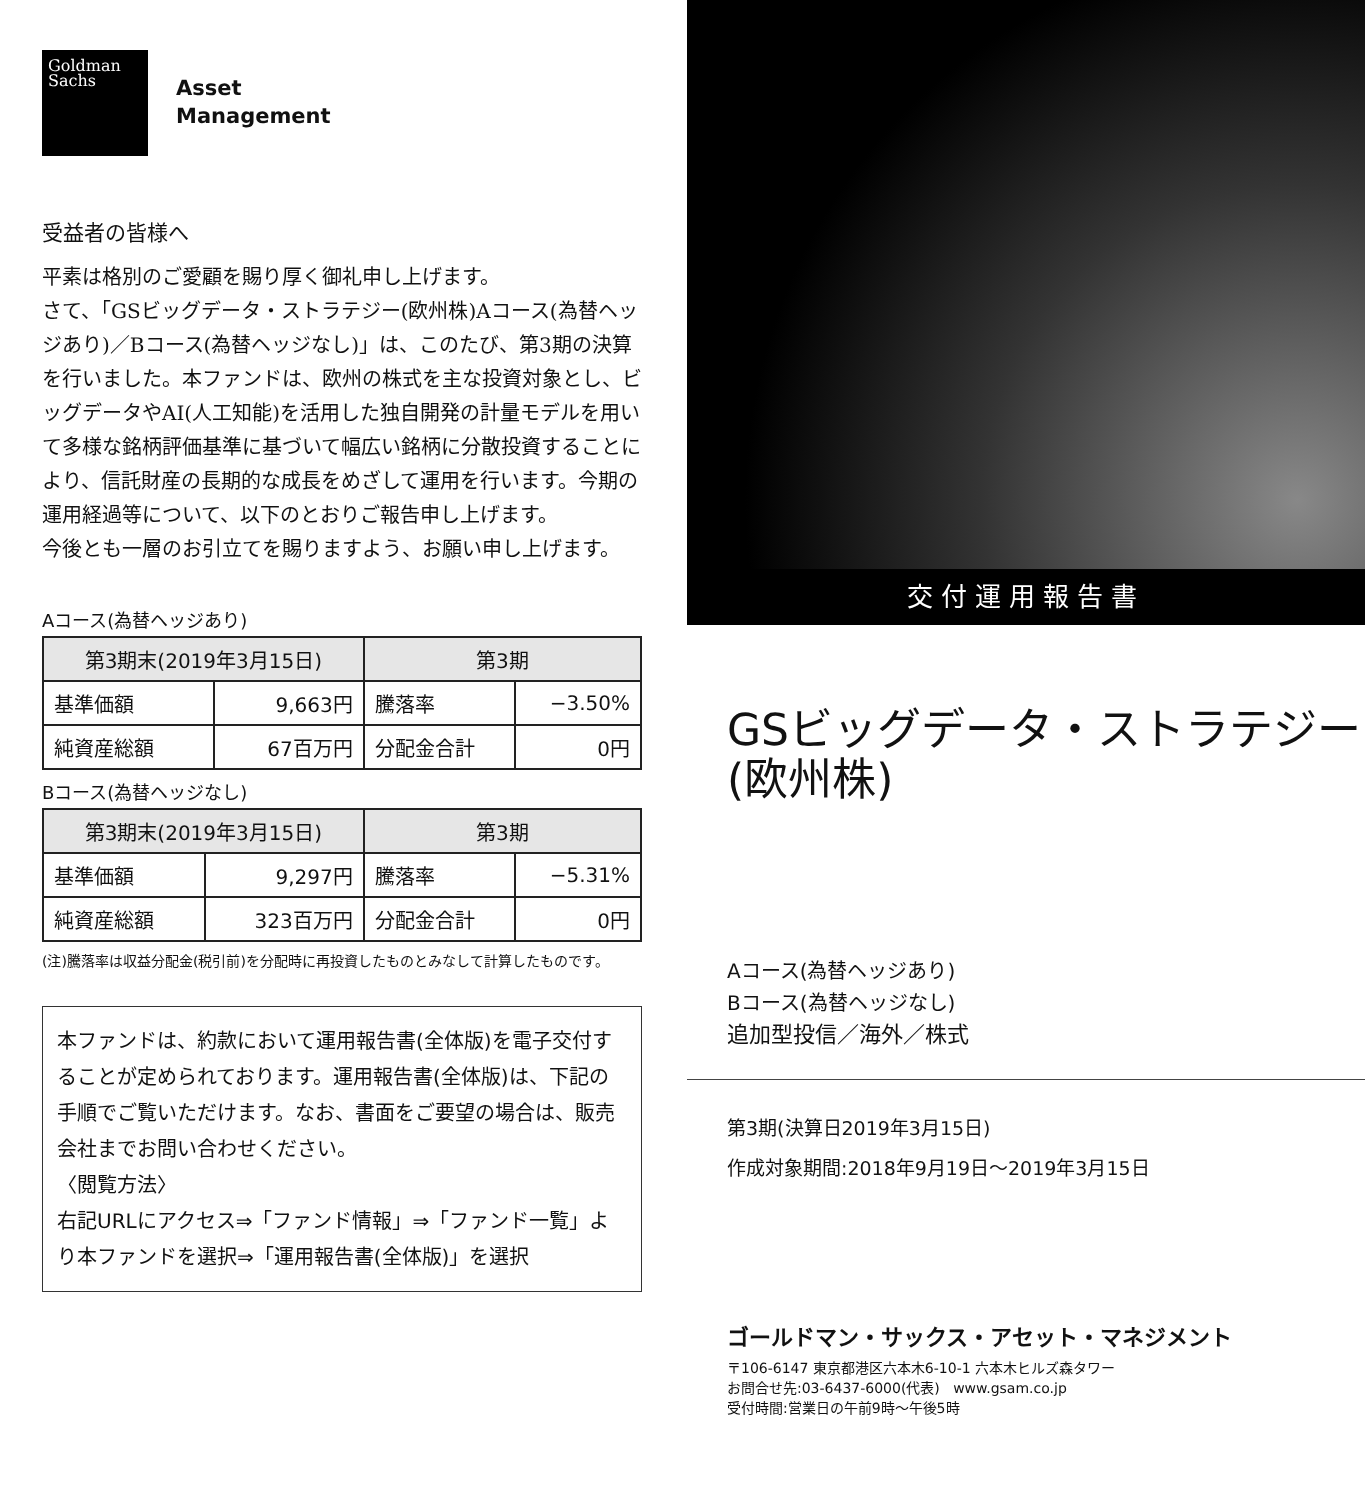Goldman
Sachs
Asset
Management
受益者の皆様へ
平素は格別のご愛顧を賜り厚く御礼申し上げます。
さて、「GSビッグデータ・ストラテジー(欧州株)Aコース(為替ヘッジあり)／Bコース(為替ヘッジなし)」は、このたび、第3期の決算を行いました。本ファンドは、欧州の株式を主な投資対象とし、ビッグデータやAI(人工知能)を活用した独自開発の計量モデルを用いて多様な銘柄評価基準に基づいて幅広い銘柄に分散投資することにより、信託財産の長期的な成長をめざして運用を行います。今期の運用経過等について、以下のとおりご報告申し上げます。
今後とも一層のお引立てを賜りますよう、お願い申し上げます。
Aコース(為替ヘッジあり)
| 第3期末(2019年3月15日) | | 第3期 | |
| --- | --- | --- | --- |
| 基準価額 | 9,663円 | 騰落率 | −3.50% |
| 純資産総額 | 67百万円 | 分配金合計 | 0円 |
Bコース(為替ヘッジなし)
| 第3期末(2019年3月15日) | | 第3期 | |
| --- | --- | --- | --- |
| 基準価額 | 9,297円 | 騰落率 | −5.31% |
| 純資産総額 | 323百万円 | 分配金合計 | 0円 |
(注)騰落率は収益分配金(税引前)を分配時に再投資したものとみなして計算したものです。
本ファンドは、約款において運用報告書(全体版)を電子交付することが定められております。運用報告書(全体版)は、下記の手順でご覧いただけます。なお、書面をご要望の場合は、販売会社までお問い合わせください。
〈閲覧方法〉
右記URLにアクセス⇒「ファンド情報」⇒「ファンド一覧」より本ファンドを選択⇒「運用報告書(全体版)」を選択
交付運用報告書
GSビッグデータ・ストラテジー
(欧州株)
Aコース(為替ヘッジあり)
Bコース(為替ヘッジなし)
追加型投信／海外／株式
第3期(決算日2019年3月15日)
作成対象期間:2018年9月19日～2019年3月15日
ゴールドマン・サックス・アセット・マネジメント
〒106-6147 東京都港区六本木6-10-1 六本木ヒルズ森タワー
お問合せ先:03-6437-6000(代表) www.gsam.co.jp
受付時間:営業日の午前9時～午後5時